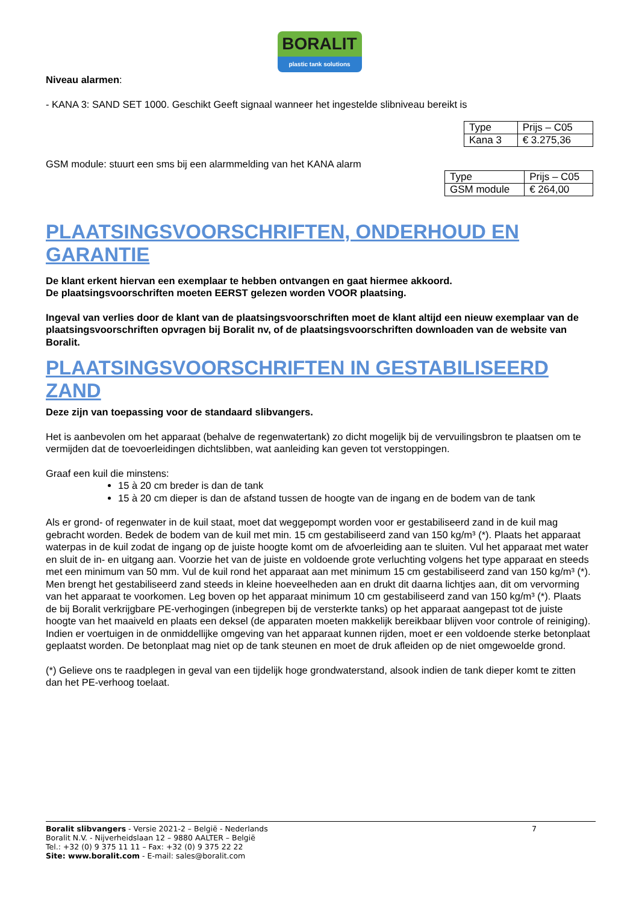BORALIT
plastic tank solutions
Niveau alarmen:
- KANA 3: SAND SET 1000. Geschikt Geeft signaal wanneer het ingestelde slibniveau bereikt is
| Type | Prijs – C05 |
| Kana 3 | € 3.275,36 |
GSM module: stuurt een sms bij een alarmmelding van het KANA alarm
| Type | Prijs – C05 |
| GSM module | € 264,00 |
PLAATSINGSVOORSCHRIFTEN, ONDERHOUD EN GARANTIE
De klant erkent hiervan een exemplaar te hebben ontvangen en gaat hiermee akkoord.
De plaatsingsvoorschriften moeten EERST gelezen worden VOOR plaatsing.
Ingeval van verlies door de klant van de plaatsingsvoorschriften moet de klant altijd een nieuw exemplaar van de plaatsingsvoorschriften opvragen bij Boralit nv, of de plaatsingsvoorschriften downloaden van de website van Boralit.
PLAATSINGSVOORSCHRIFTEN IN GESTABILISEERD ZAND
Deze zijn van toepassing voor de standaard slibvangers.
Het is aanbevolen om het apparaat (behalve de regenwatertank) zo dicht mogelijk bij de vervuilingsbron te plaatsen om te vermijden dat de toevoerleidingen dichtslibben, wat aanleiding kan geven tot verstoppingen.
Graaf een kuil die minstens:
15 à 20 cm breder is dan de tank
15 à 20 cm dieper is dan de afstand tussen de hoogte van de ingang en de bodem van de tank
Als er grond- of regenwater in de kuil staat, moet dat weggepompt worden voor er gestabiliseerd zand in de kuil mag gebracht worden. Bedek de bodem van de kuil met min. 15 cm gestabiliseerd zand van 150 kg/m³ (*). Plaats het apparaat waterpas in de kuil zodat de ingang op de juiste hoogte komt om de afvoerleiding aan te sluiten. Vul het apparaat met water en sluit de in- en uitgang aan. Voorzie het van de juiste en voldoende grote verluchting volgens het type apparaat en steeds met een minimum van 50 mm. Vul de kuil rond het apparaat aan met minimum 15 cm gestabiliseerd zand van 150 kg/m³ (*). Men brengt het gestabiliseerd zand steeds in kleine hoeveelheden aan en drukt dit daarna lichtjes aan, dit om vervorming van het apparaat te voorkomen. Leg boven op het apparaat minimum 10 cm gestabiliseerd zand van 150 kg/m³ (*). Plaats de bij Boralit verkrijgbare PE-verhogingen (inbegrepen bij de versterkte tanks) op het apparaat aangepast tot de juiste hoogte van het maaiveld en plaats een deksel (de apparaten moeten makkelijk bereikbaar blijven voor controle of reiniging). Indien er voertuigen in de onmiddellijke omgeving van het apparaat kunnen rijden, moet er een voldoende sterke betonplaat geplaatst worden. De betonplaat mag niet op de tank steunen en moet de druk afleiden op de niet omgewoelde grond.
(*) Gelieve ons te raadplegen in geval van een tijdelijk hoge grondwaterstand, alsook indien de tank dieper komt te zitten dan het PE-verhoog toelaat.
Boralit slibvangers - Versie 2021-2 – België - Nederlands 7
Boralit N.V. - Nijverheidslaan 12 – 9880 AALTER – België
Tel.: +32 (0) 9 375 11 11 – Fax: +32 (0) 9 375 22 22
Site: www.boralit.com - E-mail: sales@boralit.com